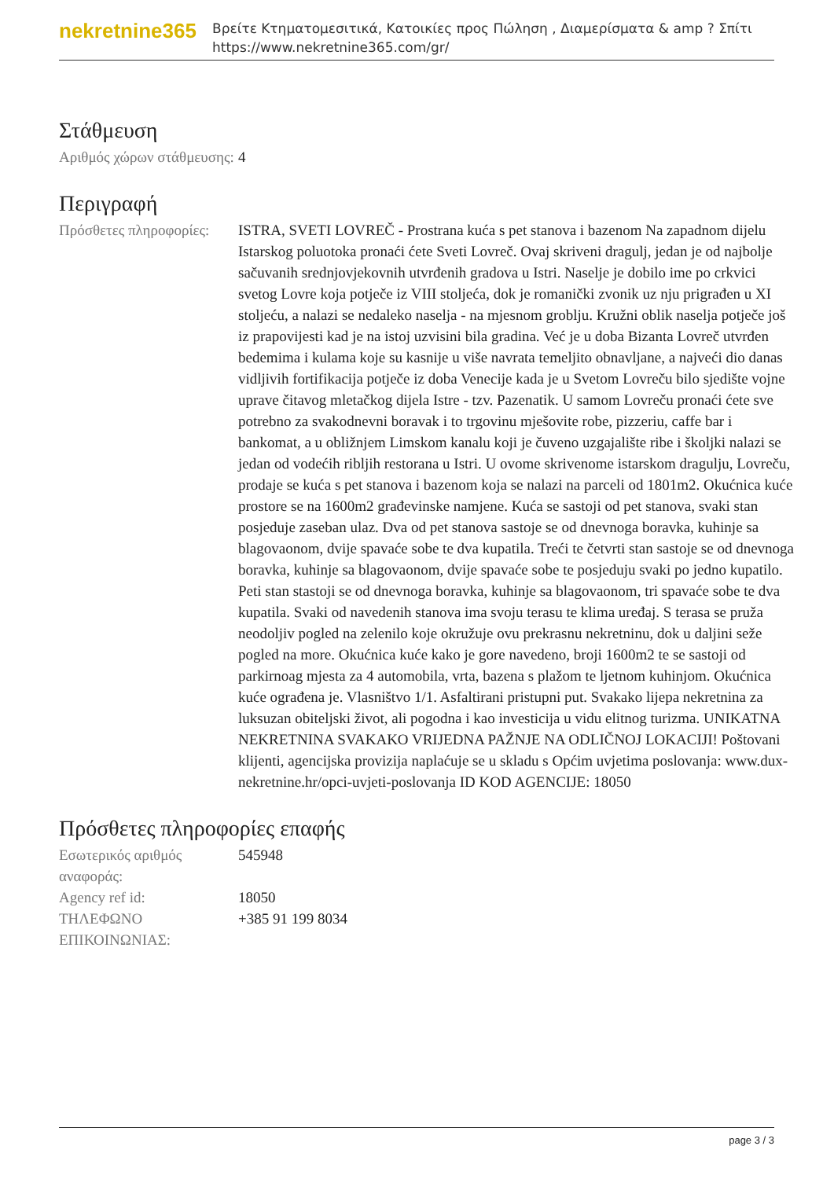nekretnine365
Βρείτε Κτηματομεσιτικά, Κατοικίες προς Πώληση , Διαμερίσματα & amp ? Σπίτι
https://www.nekretnine365.com/gr/
Στάθμευση
| Αριθμός χώρων στάθμευσης: | 4 |
Περιγραφή
| Πρόσθετες πληροφορίες: | ISTRA, SVETI LOVREČ - Prostrana kuća s pet stanova i bazenom Na zapadnom dijelu Istarskog poluotoka pronaći ćete Sveti Lovreč. Ovaj skriveni dragulj, jedan je od najbolje sačuvanih srednjovjekovnih utvrđenih gradova u Istri. Naselje je dobilo ime po crkvici svetog Lovre koja potječe iz VIII stoljeća, dok je romanički zvonik uz nju prigrađen u XI stoljeću, a nalazi se nedaleko naselja - na mjesnom groblju. Kružni oblik naselja potječe još iz prapovijesti kad je na istoj uzvisini bila gradina. Već je u doba Bizanta Lovreč utvrđen bedemima i kulama koje su kasnije u više navrata temeljito obnavljane, a najveći dio danas vidljivih fortifikacija potječe iz doba Venecije kada je u Svetom Lovreču bilo sjedište vojne uprave čitavog mletačkog dijela Istre - tzv. Pazenatik. U samom Lovreču pronaći ćete sve potrebno za svakodnevni boravak i to trgovinu mješovite robe, pizzeriu, caffe bar i bankomat, a u obližnjem Limskom kanalu koji je čuveno uzgajalište ribe i školjki nalazi se jedan od vodećih ribljih restorana u Istri. U ovome skrivenome istarskom dragulju, Lovreču, prodaje se kuća s pet stanova i bazenom koja se nalazi na parceli od 1801m2. Okućnica kuće prostore se na 1600m2 građevinske namjene. Kuća se sastoji od pet stanova, svaki stan posjeduje zaseban ulaz. Dva od pet stanova sastoje se od dnevnoga boravka, kuhinje sa blagovaonom, dvije spavaće sobe te dva kupatila. Treći te četvrti stan sastoje se od dnevnoga boravka, kuhinje sa blagovaonom, dvije spavaće sobe te posjeduju svaki po jedno kupatilo. Peti stan stastoji se od dnevnoga boravka, kuhinje sa blagovaonom, tri spavaće sobe te dva kupatila. Svaki od navedenih stanova ima svoju terasu te klima uređaj. S terasa se pruža neodoljiv pogled na zelenilo koje okružuje ovu prekrasnu nekretninu, dok u daljini seže pogled na more. Okućnica kuće kako je gore navedeno, broji 1600m2 te se sastoji od parkirnoag mjesta za 4 automobila, vrta, bazena s plažom te ljetnom kuhinjom. Okućnica kuće ograđena je. Vlasništvo 1/1. Asfaltirani pristupni put. Svakako lijepa nekretnina za luksuzan obiteljski život, ali pogodna i kao investicija u vidu elitnog turizma. UNIKATNA NEKRETNINA SVAKAKO VRIJEDNA PAŽNJE NA ODLIČNOJ LOKACIJI! Poštovani klijenti, agencijska provizija naplaćuje se u skladu s Općim uvjetima poslovanja: www.dux-nekretnine.hr/opci-uvjeti-poslovanja ID KOD AGENCIJE: 18050 |
Πρόσθετες πληροφορίες επαφής
| Εσωτερικός αριθμός αναφοράς: | 545948 |
| Agency ref id: | 18050 |
| ΤΗΛΕΦΩΝΟ ΕΠΙΚΟΙΝΩΝΙΑΣ: | +385 91 199 8034 |
page 3 / 3